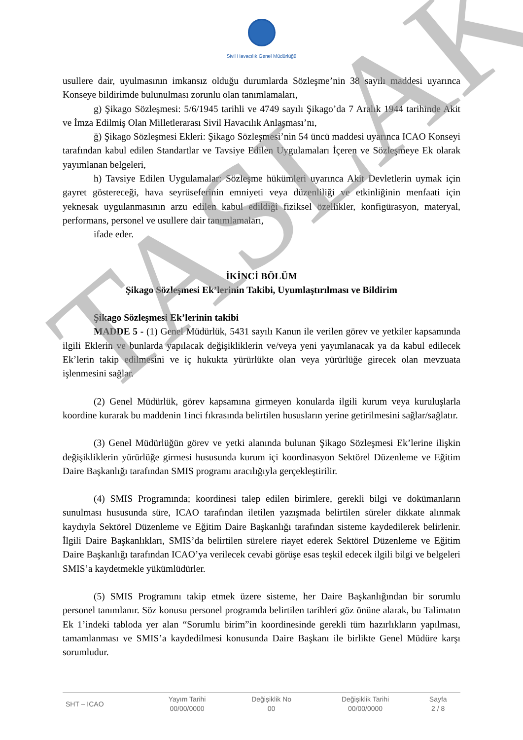Sivil Havacılık Genel Müdürlüğü
usullere dair, uyulmasının imkansız olduğu durumlarda Sözleşme’nin 38 sayılı maddesi uyarınca Konseye bildirimde bulunulması zorunlu olan tanımlamaları,
g) Şikago Sözleşmesi: 5/6/1945 tarihli ve 4749 sayılı Şikago’da 7 Aralık 1944 tarihinde Akit ve İmza Edilmiş Olan Milletlerarası Sivil Havacılık Anlaşması’nı,
ğ) Şikago Sözleşmesi Ekleri: Şikago Sözleşmesi’nin 54 üncü maddesi uyarınca ICAO Konseyi tarafından kabul edilen Standartlar ve Tavsiye Edilen Uygulamaları İçeren ve Sözleşmeye Ek olarak yayımlanan belgeleri,
h) Tavsiye Edilen Uygulamalar: Sözleşme hükümleri uyarınca Akit Devletlerin uymak için gayret göstereceği, hava seyrüseferinin emniyeti veya düzenliliği ve etkinliğinin menfaati için yeknesak uygulanmasının arzu edilen kabul edildiği fiziksel özellikler, konfigürasyon, materyal, performans, personel ve usullere dair tanımlamaları,
ifade eder.
İKİNCİ BÖLÜM
Şikago Sözleşmesi Ek’lerinin Takibi, Uyumlaştırılması ve Bildirim
Şikago Sözleşmesi Ek’lerinin takibi
MADDE 5 - (1) Genel Müdürlük, 5431 sayılı Kanun ile verilen görev ve yetkiler kapsamında ilgili Eklerin ve bunlarda yapılacak değişikliklerin ve/veya yeni yayımlanacak ya da kabul edilecek Ek’lerin takip edilmesini ve iç hukukta yürürlükte olan veya yürürlüğe girecek olan mevzuata işlenmesini sağlar.
(2) Genel Müdürlük, görev kapsamına girmeyen konularda ilgili kurum veya kuruluşlarla koordine kurarak bu maddenin 1inci fıkrasında belirtilen hususların yerine getirilmesini sağlar/sağlatır.
(3) Genel Müdürlüğün görev ve yetki alanında bulunan Şikago Sözleşmesi Ek’lerine ilişkin değişikliklerin yürürlüğe girmesi hususunda kurum içi koordinasyon Sektörel Düzenleme ve Eğitim Daire Başkanlığı tarafından SMIS programı aracılığıyla gerçekleştirilir.
(4) SMIS Programında; koordinesi talep edilen birimlere, gerekli bilgi ve dokümanların sunulması hususunda süre, ICAO tarafından iletilen yazışmada belirtilen süreler dikkate alınmak kaydıyla Sektörel Düzenleme ve Eğitim Daire Başkanlığı tarafından sisteme kaydedilerek belirlenir. İlgili Daire Başkanlıkları, SMIS’da belirtilen sürelere riayet ederek Sektörel Düzenleme ve Eğitim Daire Başkanlığı tarafından ICAO’ya verilecek cevabi görüşe esas teşkil edecek ilgili bilgi ve belgeleri SMIS’a kaydetmekle yükümlüdürler.
(5) SMIS Programını takip etmek üzere sisteme, her Daire Başkanlığından bir sorumlu personel tanımlanır. Söz konusu personel programda belirtilen tarihleri göz önüne alarak, bu Talimatın Ek 1’indeki tabloda yer alan “Sorumlu birim”in koordinesinde gerekli tüm hazırlıkların yapılması, tamamlanması ve SMIS’a kaydedilmesi konusunda Daire Başkanı ile birlikte Genel Müdüre karşı sorumludur.
TASLAK
| SHT – ICAO | Yayım Tarihi 00/00/0000 | Değişiklik No 00 | Değişiklik Tarihi 00/00/0000 | Sayfa 2 / 8 |